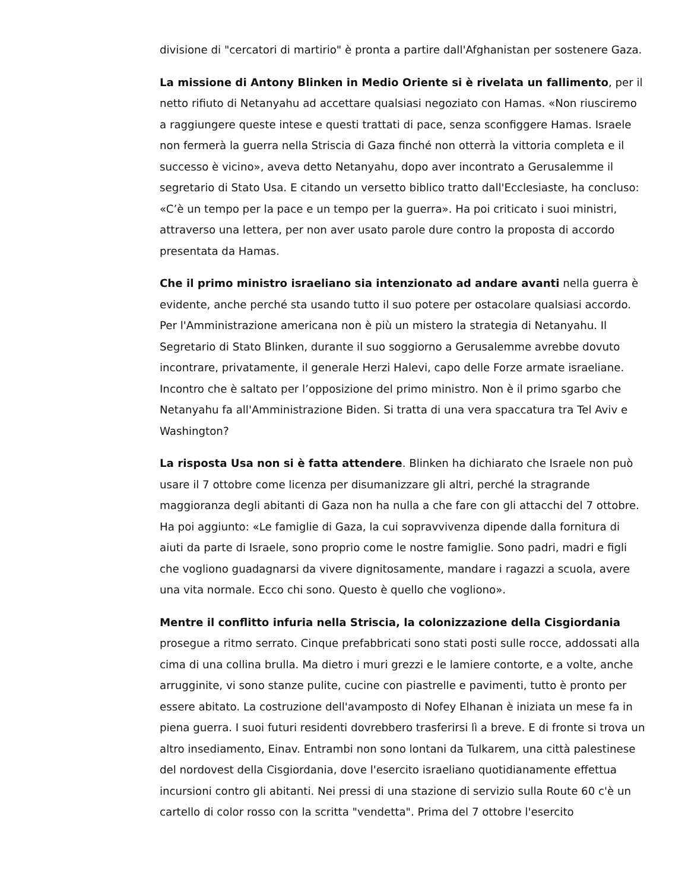divisione di "cercatori di martirio" è pronta a partire dall'Afghanistan per sostenere Gaza.
La missione di Antony Blinken in Medio Oriente si è rivelata un fallimento, per il netto rifiuto di Netanyahu ad accettare qualsiasi negoziato con Hamas. «Non riusciremo a raggiungere queste intese e questi trattati di pace, senza sconfiggere Hamas. Israele non fermerà la guerra nella Striscia di Gaza finché non otterrà la vittoria completa e il successo è vicino», aveva detto Netanyahu, dopo aver incontrato a Gerusalemme il segretario di Stato Usa. E citando un versetto biblico tratto dall'Ecclesiaste, ha concluso: «C’è un tempo per la pace e un tempo per la guerra». Ha poi criticato i suoi ministri, attraverso una lettera, per non aver usato parole dure contro la proposta di accordo presentata da Hamas.
Che il primo ministro israeliano sia intenzionato ad andare avanti nella guerra è evidente, anche perché sta usando tutto il suo potere per ostacolare qualsiasi accordo. Per l'Amministrazione americana non è più un mistero la strategia di Netanyahu. Il Segretario di Stato Blinken, durante il suo soggiorno a Gerusalemme avrebbe dovuto incontrare, privatamente, il generale Herzi Halevi, capo delle Forze armate israeliane. Incontro che è saltato per l’opposizione del primo ministro. Non è il primo sgarbo che Netanyahu fa all'Amministrazione Biden. Si tratta di una vera spaccatura tra Tel Aviv e Washington?
La risposta Usa non si è fatta attendere. Blinken ha dichiarato che Israele non può usare il 7 ottobre come licenza per disumanizzare gli altri, perché la stragrande maggioranza degli abitanti di Gaza non ha nulla a che fare con gli attacchi del 7 ottobre. Ha poi aggiunto: «Le famiglie di Gaza, la cui sopravvivenza dipende dalla fornitura di aiuti da parte di Israele, sono proprio come le nostre famiglie. Sono padri, madri e figli che vogliono guadagnarsi da vivere dignitosamente, mandare i ragazzi a scuola, avere una vita normale. Ecco chi sono. Questo è quello che vogliono».
Mentre il conflitto infuria nella Striscia, la colonizzazione della Cisgiordania prosegue a ritmo serrato. Cinque prefabbricati sono stati posti sulle rocce, addossati alla cima di una collina brulla. Ma dietro i muri grezzi e le lamiere contorte, e a volte, anche arrugginite, vi sono stanze pulite, cucine con piastrelle e pavimenti, tutto è pronto per essere abitato. La costruzione dell'avamposto di Nofey Elhanan è iniziata un mese fa in piena guerra. I suoi futuri residenti dovrebbero trasferirsi lì a breve. E di fronte si trova un altro insediamento, Einav. Entrambi non sono lontani da Tulkarem, una città palestinese del nordovest della Cisgiordania, dove l'esercito israeliano quotidianamente effettua incursioni contro gli abitanti. Nei pressi di una stazione di servizio sulla Route 60 c'è un cartello di color rosso con la scritta "vendetta". Prima del 7 ottobre l'esercito